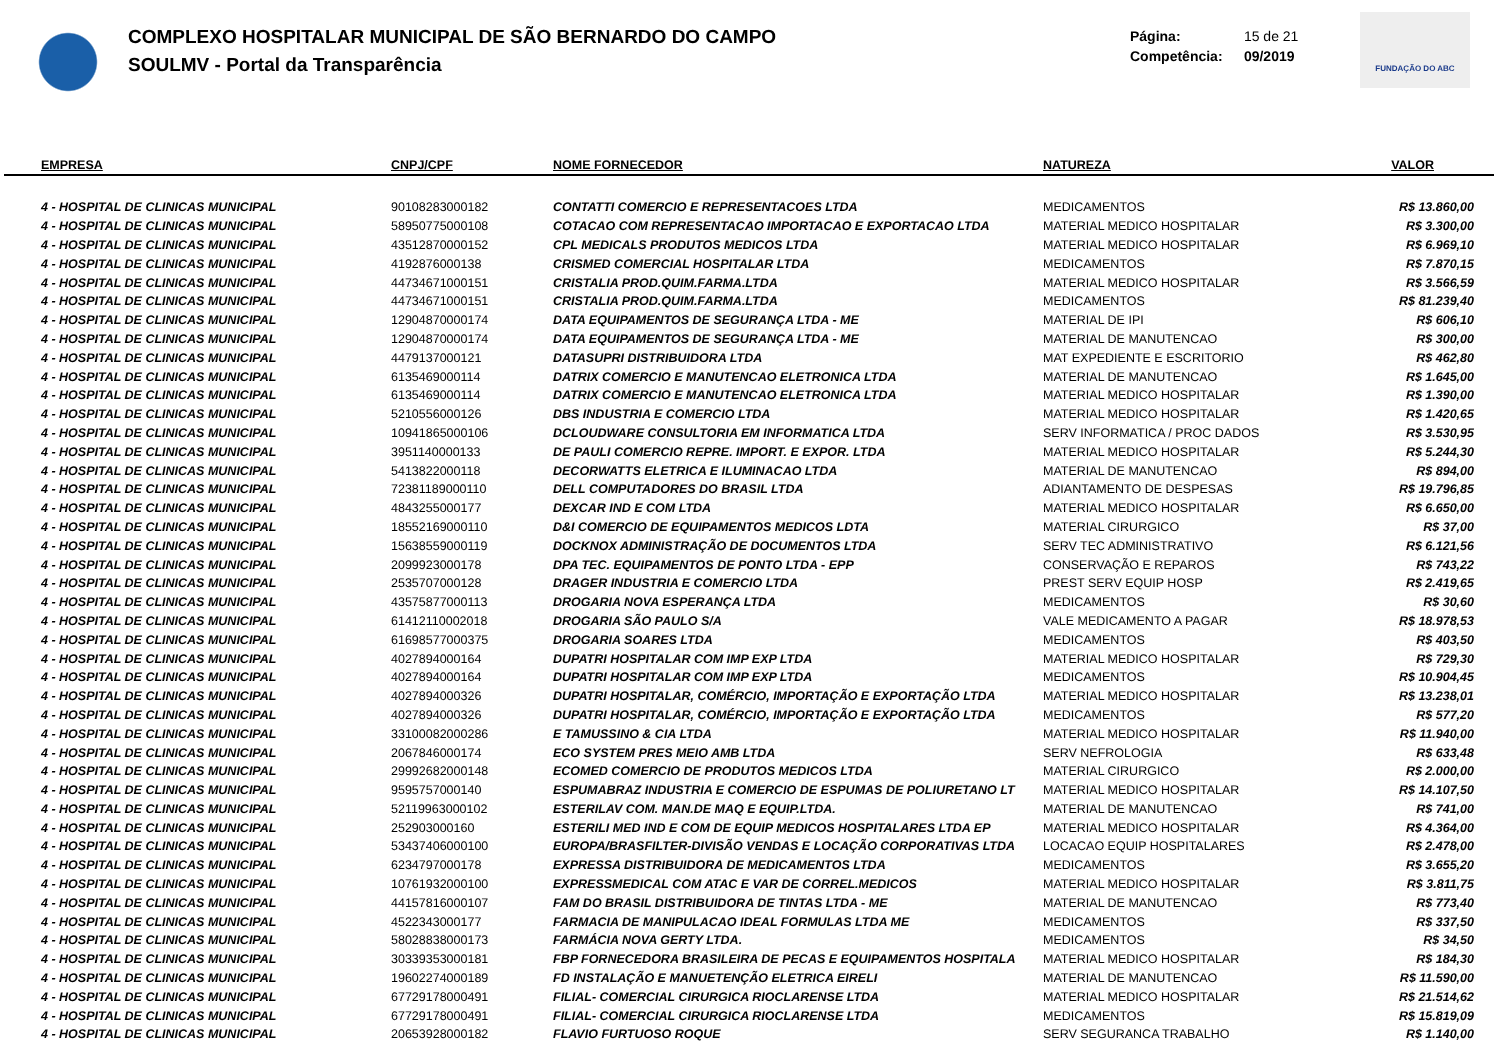COMPLEXO HOSPITALAR MUNICIPAL DE SÃO BERNARDO DO CAMPO
SOULMV - Portal da Transparência
Página: 15 de 21
Competência: 09/2019
FUNDAÇÃO DO ABC
| EMPRESA | CNPJ/CPF | NOME FORNECEDOR | NATUREZA | VALOR |
| --- | --- | --- | --- | --- |
| 4 - HOSPITAL DE CLINICAS MUNICIPAL | 90108283000182 | CONTATTI COMERCIO E REPRESENTACOES LTDA | MEDICAMENTOS | R$ 13.860,00 |
| 4 - HOSPITAL DE CLINICAS MUNICIPAL | 58950775000108 | COTACAO COM REPRESENTACAO IMPORTACAO E EXPORTACAO LTDA | MATERIAL MEDICO HOSPITALAR | R$ 3.300,00 |
| 4 - HOSPITAL DE CLINICAS MUNICIPAL | 43512870000152 | CPL MEDICALS PRODUTOS MEDICOS LTDA | MATERIAL MEDICO HOSPITALAR | R$ 6.969,10 |
| 4 - HOSPITAL DE CLINICAS MUNICIPAL | 4192876000138 | CRISMED COMERCIAL HOSPITALAR LTDA | MEDICAMENTOS | R$ 7.870,15 |
| 4 - HOSPITAL DE CLINICAS MUNICIPAL | 44734671000151 | CRISTALIA PROD.QUIM.FARMA.LTDA | MATERIAL MEDICO HOSPITALAR | R$ 3.566,59 |
| 4 - HOSPITAL DE CLINICAS MUNICIPAL | 44734671000151 | CRISTALIA PROD.QUIM.FARMA.LTDA | MEDICAMENTOS | R$ 81.239,40 |
| 4 - HOSPITAL DE CLINICAS MUNICIPAL | 12904870000174 | DATA EQUIPAMENTOS DE SEGURANÇA LTDA - ME | MATERIAL DE IPI | R$ 606,10 |
| 4 - HOSPITAL DE CLINICAS MUNICIPAL | 12904870000174 | DATA EQUIPAMENTOS DE SEGURANÇA LTDA - ME | MATERIAL DE MANUTENCAO | R$ 300,00 |
| 4 - HOSPITAL DE CLINICAS MUNICIPAL | 4479137000121 | DATASUPRI DISTRIBUIDORA LTDA | MAT EXPEDIENTE E ESCRITORIO | R$ 462,80 |
| 4 - HOSPITAL DE CLINICAS MUNICIPAL | 6135469000114 | DATRIX COMERCIO E MANUTENCAO ELETRONICA LTDA | MATERIAL DE MANUTENCAO | R$ 1.645,00 |
| 4 - HOSPITAL DE CLINICAS MUNICIPAL | 6135469000114 | DATRIX COMERCIO E MANUTENCAO ELETRONICA LTDA | MATERIAL MEDICO HOSPITALAR | R$ 1.390,00 |
| 4 - HOSPITAL DE CLINICAS MUNICIPAL | 5210556000126 | DBS INDUSTRIA E COMERCIO LTDA | MATERIAL MEDICO HOSPITALAR | R$ 1.420,65 |
| 4 - HOSPITAL DE CLINICAS MUNICIPAL | 10941865000106 | DCLOUDWARE CONSULTORIA EM INFORMATICA LTDA | SERV INFORMATICA / PROC DADOS | R$ 3.530,95 |
| 4 - HOSPITAL DE CLINICAS MUNICIPAL | 3951140000133 | DE PAULI COMERCIO REPRE. IMPORT. E EXPOR. LTDA | MATERIAL MEDICO HOSPITALAR | R$ 5.244,30 |
| 4 - HOSPITAL DE CLINICAS MUNICIPAL | 5413822000118 | DECORWATTS ELETRICA E ILUMINACAO LTDA | MATERIAL DE MANUTENCAO | R$ 894,00 |
| 4 - HOSPITAL DE CLINICAS MUNICIPAL | 72381189000110 | DELL COMPUTADORES DO BRASIL LTDA | ADIANTAMENTO DE DESPESAS | R$ 19.796,85 |
| 4 - HOSPITAL DE CLINICAS MUNICIPAL | 4843255000177 | DEXCAR IND E COM LTDA | MATERIAL MEDICO HOSPITALAR | R$ 6.650,00 |
| 4 - HOSPITAL DE CLINICAS MUNICIPAL | 18552169000110 | D&I COMERCIO DE EQUIPAMENTOS MEDICOS LDTA | MATERIAL CIRURGICO | R$ 37,00 |
| 4 - HOSPITAL DE CLINICAS MUNICIPAL | 15638559000119 | DOCKNOX ADMINISTRAÇÃO DE DOCUMENTOS LTDA | SERV TEC ADMINISTRATIVO | R$ 6.121,56 |
| 4 - HOSPITAL DE CLINICAS MUNICIPAL | 2099923000178 | DPA TEC. EQUIPAMENTOS DE PONTO LTDA - EPP | CONSERVAÇÃO E REPAROS | R$ 743,22 |
| 4 - HOSPITAL DE CLINICAS MUNICIPAL | 2535707000128 | DRAGER INDUSTRIA E COMERCIO LTDA | PREST SERV EQUIP HOSP | R$ 2.419,65 |
| 4 - HOSPITAL DE CLINICAS MUNICIPAL | 43575877000113 | DROGARIA NOVA ESPERANÇA LTDA | MEDICAMENTOS | R$ 30,60 |
| 4 - HOSPITAL DE CLINICAS MUNICIPAL | 61412110002018 | DROGARIA SÃO PAULO S/A | VALE MEDICAMENTO A PAGAR | R$ 18.978,53 |
| 4 - HOSPITAL DE CLINICAS MUNICIPAL | 61698577000375 | DROGARIA SOARES LTDA | MEDICAMENTOS | R$ 403,50 |
| 4 - HOSPITAL DE CLINICAS MUNICIPAL | 4027894000164 | DUPATRI HOSPITALAR COM IMP EXP LTDA | MATERIAL MEDICO HOSPITALAR | R$ 729,30 |
| 4 - HOSPITAL DE CLINICAS MUNICIPAL | 4027894000164 | DUPATRI HOSPITALAR COM IMP EXP LTDA | MEDICAMENTOS | R$ 10.904,45 |
| 4 - HOSPITAL DE CLINICAS MUNICIPAL | 4027894000326 | DUPATRI HOSPITALAR, COMÉRCIO, IMPORTAÇÃO E EXPORTAÇÃO LTDA | MATERIAL MEDICO HOSPITALAR | R$ 13.238,01 |
| 4 - HOSPITAL DE CLINICAS MUNICIPAL | 4027894000326 | DUPATRI HOSPITALAR, COMÉRCIO, IMPORTAÇÃO E EXPORTAÇÃO LTDA | MEDICAMENTOS | R$ 577,20 |
| 4 - HOSPITAL DE CLINICAS MUNICIPAL | 33100082000286 | E TAMUSSINO & CIA LTDA | MATERIAL MEDICO HOSPITALAR | R$ 11.940,00 |
| 4 - HOSPITAL DE CLINICAS MUNICIPAL | 2067846000174 | ECO SYSTEM PRES MEIO AMB LTDA | SERV NEFROLOGIA | R$ 633,48 |
| 4 - HOSPITAL DE CLINICAS MUNICIPAL | 29992682000148 | ECOMED COMERCIO DE PRODUTOS MEDICOS LTDA | MATERIAL CIRURGICO | R$ 2.000,00 |
| 4 - HOSPITAL DE CLINICAS MUNICIPAL | 9595757000140 | ESPUMABRAZ INDUSTRIA E COMERCIO DE ESPUMAS DE POLIURETANO LT | MATERIAL MEDICO HOSPITALAR | R$ 14.107,50 |
| 4 - HOSPITAL DE CLINICAS MUNICIPAL | 52119963000102 | ESTERILAV COM. MAN.DE MAQ E EQUIP.LTDA. | MATERIAL DE MANUTENCAO | R$ 741,00 |
| 4 - HOSPITAL DE CLINICAS MUNICIPAL | 252903000160 | ESTERILI MED IND E COM DE EQUIP MEDICOS HOSPITALARES LTDA EP | MATERIAL MEDICO HOSPITALAR | R$ 4.364,00 |
| 4 - HOSPITAL DE CLINICAS MUNICIPAL | 53437406000100 | EUROPA/BRASFILTER-DIVISÃO VENDAS E LOCAÇÃO CORPORATIVAS LTDA | LOCACAO EQUIP HOSPITALARES | R$ 2.478,00 |
| 4 - HOSPITAL DE CLINICAS MUNICIPAL | 6234797000178 | EXPRESSA DISTRIBUIDORA DE MEDICAMENTOS LTDA | MEDICAMENTOS | R$ 3.655,20 |
| 4 - HOSPITAL DE CLINICAS MUNICIPAL | 10761932000100 | EXPRESSMEDICAL COM ATAC E VAR DE CORREL.MEDICOS | MATERIAL MEDICO HOSPITALAR | R$ 3.811,75 |
| 4 - HOSPITAL DE CLINICAS MUNICIPAL | 44157816000107 | FAM DO BRASIL DISTRIBUIDORA DE TINTAS LTDA - ME | MATERIAL DE MANUTENCAO | R$ 773,40 |
| 4 - HOSPITAL DE CLINICAS MUNICIPAL | 4522343000177 | FARMACIA DE MANIPULACAO IDEAL FORMULAS LTDA ME | MEDICAMENTOS | R$ 337,50 |
| 4 - HOSPITAL DE CLINICAS MUNICIPAL | 58028838000173 | FARMÁCIA NOVA GERTY LTDA. | MEDICAMENTOS | R$ 34,50 |
| 4 - HOSPITAL DE CLINICAS MUNICIPAL | 30339353000181 | FBP FORNECEDORA BRASILEIRA DE PECAS E EQUIPAMENTOS HOSPITALA | MATERIAL MEDICO HOSPITALAR | R$ 184,30 |
| 4 - HOSPITAL DE CLINICAS MUNICIPAL | 19602274000189 | FD INSTALAÇÃO E MANUETENÇÃO ELETRICA EIRELI | MATERIAL DE MANUTENCAO | R$ 11.590,00 |
| 4 - HOSPITAL DE CLINICAS MUNICIPAL | 67729178000491 | FILIAL- COMERCIAL CIRURGICA RIOCLARENSE LTDA | MATERIAL MEDICO HOSPITALAR | R$ 21.514,62 |
| 4 - HOSPITAL DE CLINICAS MUNICIPAL | 67729178000491 | FILIAL- COMERCIAL CIRURGICA RIOCLARENSE LTDA | MEDICAMENTOS | R$ 15.819,09 |
| 4 - HOSPITAL DE CLINICAS MUNICIPAL | 20653928000182 | FLAVIO FURTUOSO ROQUE | SERV SEGURANCA TRABALHO | R$ 1.140,00 |